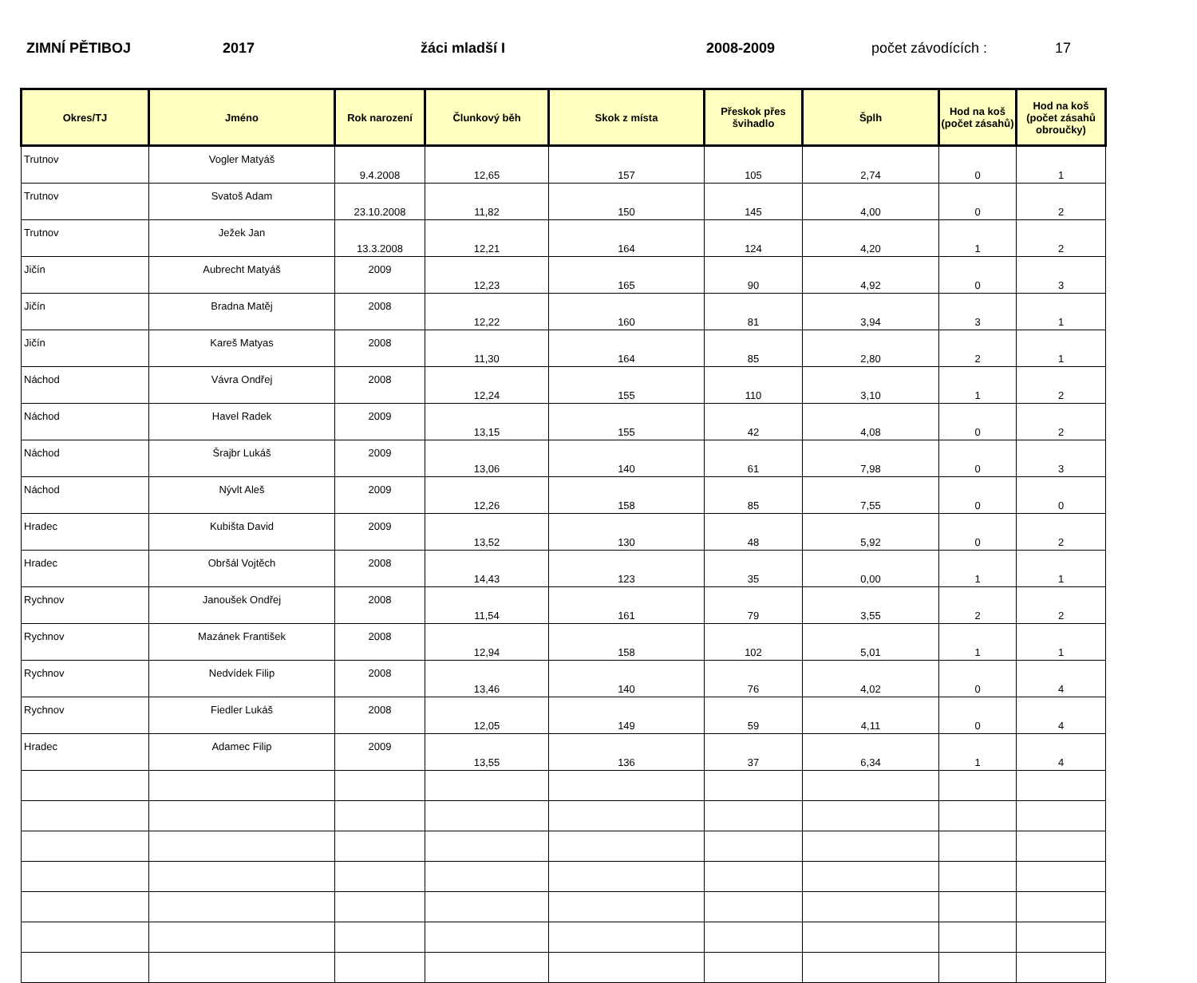ZIMNÍ PĚTIBOJ 2017 žáci mladší I 2008-2009 počet závodících : 17
| Okres/TJ | Jméno | Rok narození | Člunkový běh | Skok z místa | Přeskok přes švihadlo | Šplh | Hod na koš (počet zásahů) | Hod na koš (počet zásahů obroučky) |
| --- | --- | --- | --- | --- | --- | --- | --- | --- |
| Trutnov | Vogler Matyáš | 9.4.2008 | 12,65 | 157 | 105 | 2,74 | 0 | 1 |
| Trutnov | Svatoš Adam | 23.10.2008 | 11,82 | 150 | 145 | 4,00 | 0 | 2 |
| Trutnov | Ježek Jan | 13.3.2008 | 12,21 | 164 | 124 | 4,20 | 1 | 2 |
| Jičín | Aubrecht Matyáš | 2009 | 12,23 | 165 | 90 | 4,92 | 0 | 3 |
| Jičín | Bradna Matěj | 2008 | 12,22 | 160 | 81 | 3,94 | 3 | 1 |
| Jičín | Kareš Matyas | 2008 | 11,30 | 164 | 85 | 2,80 | 2 | 1 |
| Náchod | Vávra Ondřej | 2008 | 12,24 | 155 | 110 | 3,10 | 1 | 2 |
| Náchod | Havel Radek | 2009 | 13,15 | 155 | 42 | 4,08 | 0 | 2 |
| Náchod | Šrajbr Lukáš | 2009 | 13,06 | 140 | 61 | 7,98 | 0 | 3 |
| Náchod | Nývlt Aleš | 2009 | 12,26 | 158 | 85 | 7,55 | 0 | 0 |
| Hradec | Kubišta David | 2009 | 13,52 | 130 | 48 | 5,92 | 0 | 2 |
| Hradec | Obršál Vojtěch | 2008 | 14,43 | 123 | 35 | 0,00 | 1 | 1 |
| Rychnov | Janoušek Ondřej | 2008 | 11,54 | 161 | 79 | 3,55 | 2 | 2 |
| Rychnov | Mazánek František | 2008 | 12,94 | 158 | 102 | 5,01 | 1 | 1 |
| Rychnov | Nedvídek Filip | 2008 | 13,46 | 140 | 76 | 4,02 | 0 | 4 |
| Rychnov | Fiedler Lukáš | 2008 | 12,05 | 149 | 59 | 4,11 | 0 | 4 |
| Hradec | Adamec Filip | 2009 | 13,55 | 136 | 37 | 6,34 | 1 | 4 |